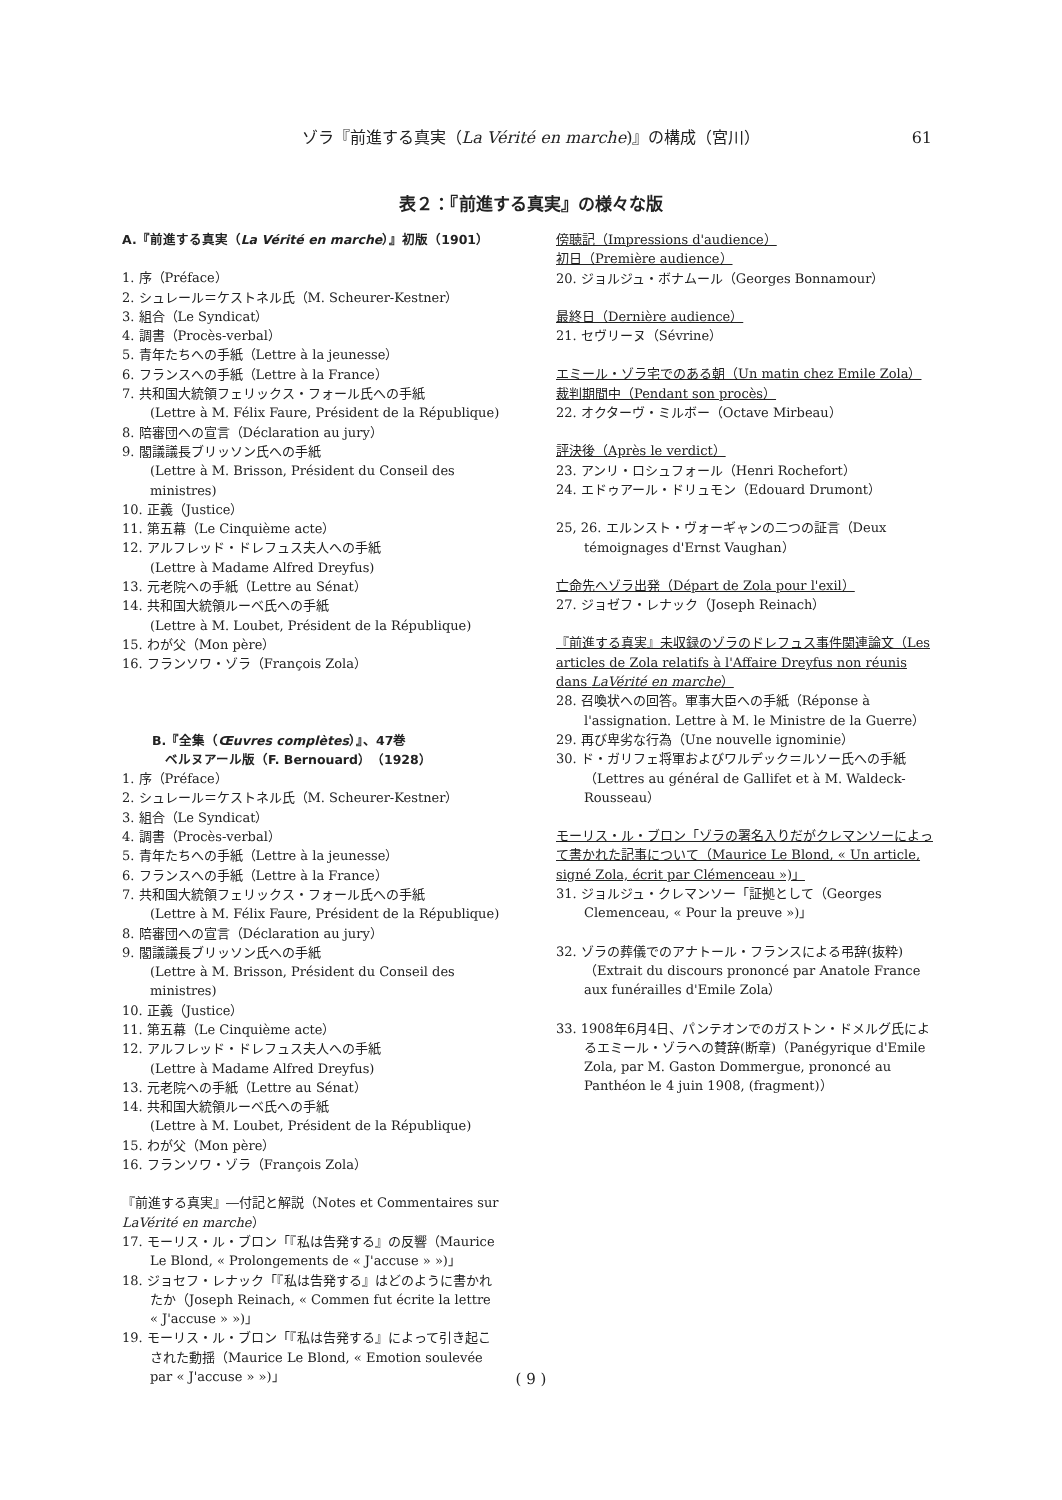ゾラ『前進する真実（La Vérité en marche)』の構成（宮川）
61
表２：『前進する真実』の様々な版
A.『前進する真実（La Vérité en marche）』初版（1901）
1. 序（Préface）
2. シュレール＝ケストネル氏（M. Scheurer-Kestner）
3. 組合（Le Syndicat）
4. 調書（Procès-verbal）
5. 青年たちへの手紙（Lettre à la jeunesse）
6. フランスへの手紙（Lettre à la France）
7. 共和国大統領フェリックス・フォール氏への手紙
(Lettre à M. Félix Faure, Président de la République)
8. 陪審団への宣言（Déclaration au jury）
9. 閣議議長ブリッソン氏への手紙
(Lettre à M. Brisson, Président du Conseil des ministres)
10. 正義（Justice）
11. 第五幕（Le Cinquième acte）
12. アルフレッド・ドレフュス夫人への手紙
(Lettre à Madame Alfred Dreyfus)
13. 元老院への手紙（Lettre au Sénat）
14. 共和国大統領ルーベ氏への手紙
(Lettre à M. Loubet, Président de la République)
15. わが父（Mon père）
16. フランソワ・ゾラ（François Zola）
B.『全集（Œuvres complètes）』、47巻
ベルヌアール版（F. Bernouard）（1928）
1. 序（Préface）
2. シュレール＝ケストネル氏（M. Scheurer-Kestner）
3. 組合（Le Syndicat）
4. 調書（Procès-verbal）
5. 青年たちへの手紙（Lettre à la jeunesse）
6. フランスへの手紙（Lettre à la France）
7. 共和国大統領フェリックス・フォール氏への手紙
(Lettre à M. Félix Faure, Président de la République)
8. 陪審団への宣言（Déclaration au jury）
9. 閣議議長ブリッソン氏への手紙
(Lettre à M. Brisson, Président du Conseil des ministres)
10. 正義（Justice）
11. 第五幕（Le Cinquième acte）
12. アルフレッド・ドレフュス夫人への手紙
(Lettre à Madame Alfred Dreyfus)
13. 元老院への手紙（Lettre au Sénat）
14. 共和国大統領ルーベ氏への手紙
(Lettre à M. Loubet, Président de la République)
15. わが父（Mon père）
16. フランソワ・ゾラ（François Zola）
『前進する真実』―付記と解説（Notes et Commentaires sur LaVérité en marche）
17. モーリス・ル・ブロン「『私は告発する』の反響（Maurice Le Blond, « Prolongements de « J'accuse » »)」
18. ジョセフ・レナック「『私は告発する』はどのように書かれたか（Joseph Reinach, « Commen fut écrite la lettre « J'accuse » »)」
19. モーリス・ル・ブロン「『私は告発する』によって引き起こされた動揺（Maurice Le Blond, « Emotion soulevée par « J'accuse » »)」
傍聴記（Impressions d'audience）
初日（Première audience）
20. ジョルジュ・ボナムール（Georges Bonnamour）
最終日（Dernière audience）
21. セヴリーヌ（Sévrine）
エミール・ゾラ宅でのある朝（Un matin chez Emile Zola）
裁判期間中（Pendant son procès）
22. オクターヴ・ミルボー（Octave Mirbeau）
評決後（Après le verdict）
23. アンリ・ロシュフォール（Henri Rochefort）
24. エドゥアール・ドリュモン（Edouard Drumont）
25, 26. エルンスト・ヴォーギャンの二つの証言（Deux témoignages d'Ernst Vaughan）
亡命先へゾラ出発（Départ de Zola pour l'exil）
27. ジョゼフ・レナック（Joseph Reinach）
『前進する真実』未収録のゾラのドレフュス事件関連論文（Les articles de Zola relatifs à l'Affaire Dreyfus non réunis dans LaVérité en marche）
28. 召喚状への回答。軍事大臣への手紙（Réponse à l'assignation. Lettre à M. le Ministre de la Guerre）
29. 再び卑劣な行為（Une nouvelle ignominie）
30. ド・ガリフェ将軍およびワルデック＝ルソー氏への手紙（Lettres au général de Gallifet et à M. Waldeck-Rousseau）
モーリス・ル・ブロン「ゾラの署名入りだがクレマンソーによって書かれた記事について（Maurice Le Blond, « Un article, signé Zola, écrit par Clémenceau »)」
31. ジョルジュ・クレマンソー「証拠として（Georges Clemenceau, « Pour la preuve »)」
32. ゾラの葬儀でのアナトール・フランスによる弔辞(抜粋)（Extrait du discours prononcé par Anatole France aux funérailles d'Emile Zola）
33. 1908年6月4日、パンテオンでのガストン・ドメルグ氏によるエミール・ゾラへの賛辞(断章)（Panégyrique d'Emile Zola, par M. Gaston Dommergue, prononcé au Panthéon le 4 juin 1908, (fragment)）
( 9 )